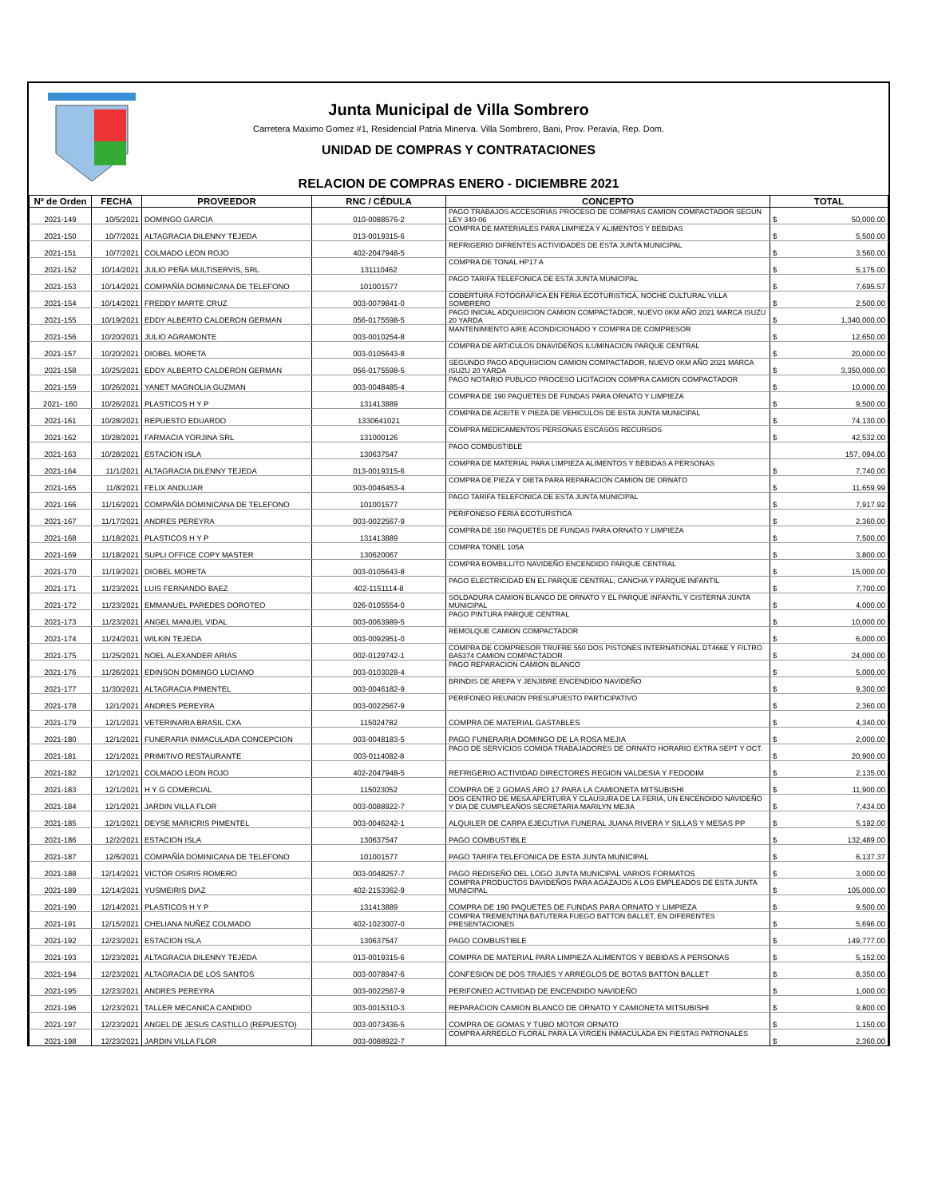Junta Municipal de Villa Sombrero
Carretera Maximo Gomez #1, Residencial Patria Minerva. Villa Sombrero, Bani, Prov. Peravia, Rep. Dom.
UNIDAD DE COMPRAS Y CONTRATACIONES
RELACION DE COMPRAS ENERO - DICIEMBRE 2021
| Nº de Orden | FECHA | PROVEEDOR | RNC / CÉDULA | CONCEPTO | TOTAL |
| --- | --- | --- | --- | --- | --- |
| 2021-149 | 10/5/2021 | DOMINGO GARCIA | 010-0088576-2 | PAGO TRABAJOS ACCESORIAS PROCESO DE COMPRAS CAMION COMPACTADOR SEGÚN LEY 340-06 | $ 50,000.00 |
| 2021-150 | 10/7/2021 | ALTAGRACIA DILENNY TEJEDA | 013-0019315-6 | COMPRA DE MATERIALES PARA LIMPIEZA Y ALIMENTOS Y BEBIDAS | $ 5,500.00 |
| 2021-151 | 10/7/2021 | COLMADO LEON ROJO | 402-2047948-5 | REFRIGERIO DIFRENTES ACTIVIDADES DE ESTA JUNTA MUNICIPAL | $ 3,560.00 |
| 2021-152 | 10/14/2021 | JULIO PEÑA MULTISERVIS, SRL | 131110462 | COMPRA DE TONAL HP17 A | $ 5,175.00 |
| 2021-153 | 10/14/2021 | COMPAÑÍA DOMINICANA DE TELEFONO | 101001577 | PAGO TARIFA TELEFONICA DE ESTA JUNTA MUNICIPAL | $ 7,695.57 |
| 2021-154 | 10/14/2021 | FREDDY MARTE CRUZ | 003-0079841-0 | COBERTURA FOTOGRAFICA EN FERIA ECOTURISTICA, NOCHE CULTURAL VILLA SOMBRERO | $ 2,500.00 |
| 2021-155 | 10/19/2021 | EDDY ALBERTO CALDERON GERMAN | 056-0175598-5 | PAGO INICIAL ADQUISICION CAMION COMPACTADOR, NUEVO 0KM AÑO 2021 MARCA ISUZU 20 YARDA | $ 1,340,000.00 |
| 2021-156 | 10/20/2021 | JULIO AGRAMONTE | 003-0010254-8 | MANTENIMIENTO AIRE ACONDICIONADO Y COMPRA DE COMPRESOR | $ 12,650.00 |
| 2021-157 | 10/20/2021 | DIOBEL MORETA | 003-0105643-8 | COMPRA DE ARTICULOS DNAVIDEÑOS ILUMINACION PARQUE CENTRAL | $ 20,000.00 |
| 2021-158 | 10/25/2021 | EDDY ALBERTO CALDERON GERMAN | 056-0175598-5 | SEGUNDO PAGO ADQUISICION CAMION COMPACTADOR, NUEVO 0KM AÑO 2021 MARCA ISUZU 20 YARDA | $ 3,350,000.00 |
| 2021-159 | 10/26/2021 | YANET MAGNOLIA GUZMAN | 003-0048485-4 | PAGO NOTARIO PUBLICO PROCESO LICITACION COMPRA CAMION COMPACTADOR | $ 10,000.00 |
| 2021- 160 | 10/26/2021 | PLASTICOS H Y P | 131413889 | COMPRA DE 190 PAQUETES DE FUNDAS PARA ORNATO Y LIMPIEZA | $ 9,500.00 |
| 2021-161 | 10/28/2021 | REPUESTO EDUARDO | 1330641021 | COMPRA DE ACEITE Y PIEZA DE VEHICULOS DE ESTA JUNTA MUNICIPAL | $ 74,130.00 |
| 2021-162 | 10/28/2021 | FARMACIA YORJINA SRL | 131000126 | COMPRA MEDICAMENTOS PERSONAS ESCASOS RECURSOS | $ 42,532.00 |
| 2021-163 | 10/28/2021 | ESTACION ISLA | 130637547 | PAGO COMBUSTIBLE | 157, 094.00 |
| 2021-164 | 11/1/2021 | ALTAGRACIA DILENNY TEJEDA | 013-0019315-6 | COMPRA DE MATERIAL PARA LIMPIEZA ALIMENTOS Y BEBIDAS A PERSONAS | $ 7,740.00 |
| 2021-165 | 11/8/2021 | FELIX ANDUJAR | 003-0046453-4 | COMPRA DE PIEZA Y DIETA PARA REPARACION CAMION DE ORNATO | $ 11,659.99 |
| 2021-166 | 11/16/2021 | COMPAÑÍA DOMINICANA DE TELEFONO | 101001577 | PAGO TARIFA TELEFONICA DE ESTA JUNTA MUNICIPAL | $ 7,917.92 |
| 2021-167 | 11/17/2021 | ANDRES PEREYRA | 003-0022567-9 | PERIFONESO FERIA ECOTURSTICA | $ 2,360.00 |
| 2021-168 | 11/18/2021 | PLASTICOS H Y P | 131413889 | COMPRA DE 150 PAQUETES DE FUNDAS PARA ORNATO Y LIMPIEZA | $ 7,500.00 |
| 2021-169 | 11/18/2021 | SUPLI OFFICE COPY MASTER | 130620067 | COMPRA TONEL 105A | $ 3,800.00 |
| 2021-170 | 11/19/2021 | DIOBEL MORETA | 003-0105643-8 | COMPRA BOMBILLITO NAVIDEÑO ENCENDIDO PARQUE CENTRAL | $ 15,000.00 |
| 2021-171 | 11/23/2021 | LUIS FERNANDO BAEZ | 402-1151114-8 | PAGO ELECTRICIDAD EN EL PARQUE CENTRAL, CANCHA Y PARQUE INFANTIL | $ 7,700.00 |
| 2021-172 | 11/23/2021 | EMMANUEL PAREDES DOROTEO | 026-0105554-0 | SOLDADURA CAMION BLANCO DE ORNATO Y EL PARQUE INFANTIL Y CISTERNA JUNTA MUNICIPAL | $ 4,000.00 |
| 2021-173 | 11/23/2021 | ANGEL MANUEL VIDAL | 003-0063989-5 | PAGO PINTURA PARQUE CENTRAL | $ 10,000.00 |
| 2021-174 | 11/24/2021 | WILKIN TEJEDA | 003-0092951-0 | REMOLQUE CAMION COMPACTADOR | $ 6,000.00 |
| 2021-175 | 11/25/2021 | NOEL ALEXANDER ARIAS | 002-0129742-1 | COMPRA DE COMPRESOR TRUFRE 550 DOS PISTONES INTERNATIONAL DT466E Y FILTRO BA5374 CAMION COMPACTADOR | $ 24,000.00 |
| 2021-176 | 11/26/2021 | EDINSON DOMINGO LUCIANO | 003-0103028-4 | PAGO REPARACION CAMION BLANCO | $ 5,000.00 |
| 2021-177 | 11/30/2021 | ALTAGRACIA PIMENTEL | 003-0046182-9 | BRINDIS DE AREPA Y JENJIBRE ENCENDIDO NAVIDEÑO | $ 9,300.00 |
| 2021-178 | 12/1/2021 | ANDRES PEREYRA | 003-0022567-9 | PERIFONEO REUNION PRESUPUESTO PARTICIPATIVO | $ 2,360.00 |
| 2021-179 | 12/1/2021 | VETERINARIA BRASIL CXA | 115024782 | COMPRA DE MATERIAL GASTABLES | $ 4,340.00 |
| 2021-180 | 12/1/2021 | FUNERARIA INMACULADA CONCEPCION | 003-0048183-5 | PAGO FUNERARIA DOMINGO DE LA ROSA MEJIA | $ 2,000.00 |
| 2021-181 | 12/1/2021 | PRIMITIVO RESTAURANTE | 003-0114082-8 | PAGO DE SERVICIOS COMIDA TRABAJADORES DE ORNATO HORARIO EXTRA SEPT Y OCT. | $ 20,900.00 |
| 2021-182 | 12/1/2021 | COLMADO LEON ROJO | 402-2047948-5 | REFRIGERIO ACTIVIDAD DIRECTORES REGION VALDESIA Y FEDODIM | $ 2,135.00 |
| 2021-183 | 12/1/2021 | H Y G COMERCIAL | 115023052 | COMPRA DE 2 GOMAS ARO 17 PARA LA CAMIONETA MITSUBISHI | $ 11,900.00 |
| 2021-184 | 12/1/2021 | JARDIN VILLA FLOR | 003-0088922-7 | DOS CENTRO DE MESA APERTURA Y CLAUSURA DE LA FERIA, UN ENCENDIDO NAVIDEÑO Y DIA DE CUMPLEAÑOS SECRETARIA MARILYN MEJIA | $ 7,434.00 |
| 2021-185 | 12/1/2021 | DEYSE MARICRIS PIMENTEL | 003-0046242-1 | ALQUILER DE CARPA EJECUTIVA FUNERAL JUANA RIVERA Y SILLAS Y MESAS PP | $ 5,192.00 |
| 2021-186 | 12/2/2021 | ESTACION ISLA | 130637547 | PAGO COMBUSTIBLE | $ 132,489.00 |
| 2021-187 | 12/6/2021 | COMPAÑÍA DOMINICANA DE TELEFONO | 101001577 | PAGO TARIFA TELEFONICA DE ESTA JUNTA MUNICIPAL | $ 6,137.37 |
| 2021-188 | 12/14/2021 | VICTOR OSIRIS ROMERO | 003-0048257-7 | PAGO REDISEÑO DEL LOGO JUNTA MUNICIPAL VARIOS FORMATOS | $ 3,000.00 |
| 2021-189 | 12/14/2021 | YUSMEIRIS DIAZ | 402-2153362-9 | COMPRA PRODUCTOS DAVIDEÑOS PARA AGAZAJOS A LOS EMPLEADOS DE ESTA JUNTA MUNICIPAL | $ 105,000.00 |
| 2021-190 | 12/14/2021 | PLASTICOS H Y P | 131413889 | COMPRA DE 190 PAQUETES DE FUNDAS PARA ORNATO Y LIMPIEZA | $ 9,500.00 |
| 2021-191 | 12/15/2021 | CHELIANA NUÑEZ COLMADO | 402-1023007-0 | COMPRA TREMENTINA BATUTERA FUEGO BATTON BALLET, EN DIFERENTES PRESENTACIONES | $ 5,696.00 |
| 2021-192 | 12/23/2021 | ESTACION ISLA | 130637547 | PAGO COMBUSTIBLE | $ 149,777.00 |
| 2021-193 | 12/23/2021 | ALTAGRACIA DILENNY TEJEDA | 013-0019315-6 | COMPRA DE MATERIAL PARA LIMPIEZA ALIMENTOS Y BEBIDAS A PERSONAS | $ 5,152.00 |
| 2021-194 | 12/23/2021 | ALTAGRACIA DE LOS SANTOS | 003-0078947-6 | CONFESION DE DOS TRAJES Y ARREGLOS DE BOTAS BATTON BALLET | $ 8,350.00 |
| 2021-195 | 12/23/2021 | ANDRES PEREYRA | 003-0022567-9 | PERIFONEO ACTIVIDAD DE ENCENDIDO NAVIDEÑO | $ 1,000.00 |
| 2021-196 | 12/23/2021 | TALLER MECANICA CANDIDO | 003-0015310-3 | REPARACION CAMION BLANCO DE ORNATO Y CAMIONETA MITSUBISHI | $ 9,800.00 |
| 2021-197 | 12/23/2021 | ANGEL DE JESUS CASTILLO (REPUESTO) | 003-0073436-5 | COMPRA DE GOMAS Y TUBO MOTOR ORNATO | $ 1,150.00 |
| 2021-198 | 12/23/2021 | JARDIN VILLA FLOR | 003-0088922-7 | COMPRA ARREGLO FLORAL PARA LA VIRGEN INMACULADA EN FIESTAS PATRONALES | $ 2,360.00 |